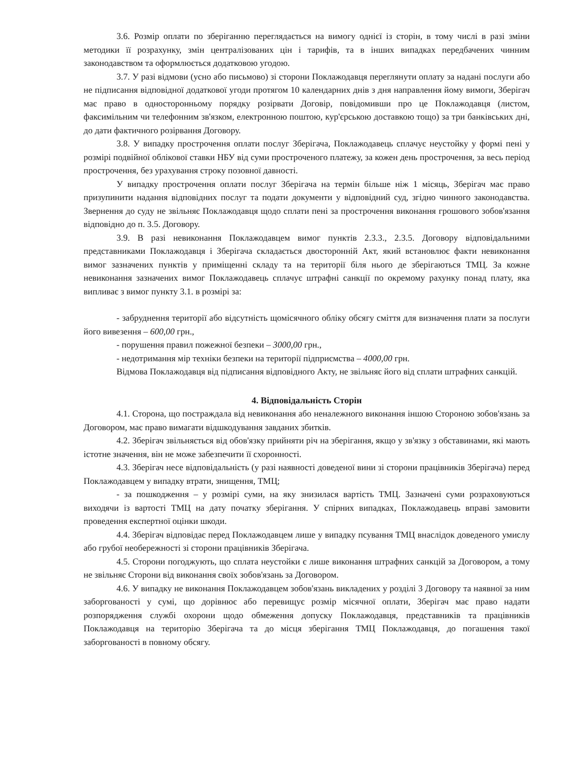3.6. Розмір оплати по зберіганню переглядається на вимогу однієї із сторін, в тому числі в разі зміни методики її розрахунку, змін централізованих цін і тарифів, та в інших випадках передбачених чинним законодавством та оформлюється додатковою угодою.
3.7. У разі відмови (усно або письмово) зі сторони Поклажодавця переглянути оплату за надані послуги або не підписання відповідної додаткової угоди протягом 10 календарних днів з дня направлення йому вимоги, Зберігач має право в односторонньому порядку розірвати Договір, повідомивши про це Поклажодавця (листом, факсимільним чи телефонним зв'язком, електронною поштою, кур'єрською доставкою тощо) за три банківських дні, до дати фактичного розірвання Договору.
3.8. У випадку прострочення оплати послуг Зберігача, Поклажодавець сплачує неустойку у формі пені у розмірі подвійної облікової ставки НБУ від суми простроченого платежу, за кожен день прострочення, за весь період прострочення, без урахування строку позовної давності.
У випадку прострочення оплати послуг Зберігача на термін більше ніж 1 місяць, Зберігач має право призупинити надання відповідних послуг та подати документи у відповідний суд, згідно чинного законодавства. Звернення до суду не звільняє Поклажодавця щодо сплати пені за прострочення виконання грошового зобов'язання відповідно до п. 3.5. Договору.
3.9. В разі невиконання Поклажодавцем вимог пунктів 2.3.3., 2.3.5. Договору відповідальними представниками Поклажодавця і Зберігача складається двосторонній Акт, який встановлює факти невиконання вимог зазначених пунктів у приміщенні складу та на території біля нього де зберігаються ТМЦ. За кожне невиконання зазначених вимог Поклажодавець сплачує штрафні санкції по окремому рахунку понад плату, яка випливає з вимог пункту 3.1. в розмірі за:
- забруднення території або відсутність щомісячного обліку обсягу сміття для визначення плати за послуги його вивезення – 600,00 грн.,
- порушення правил пожежної безпеки – 3000,00 грн.,
- недотримання мір техніки безпеки на території підприємства – 4000,00 грн.
Відмова Поклажодавця від підписання відповідного Акту, не звільняє його від сплати штрафних санкцій.
4. Відповідальність Сторін
4.1. Сторона, що постраждала від невиконання або неналежного виконання іншою Стороною зобов'язань за Договором, має право вимагати відшкодування завданих збитків.
4.2. Зберігач звільняється від обов'язку прийняти річ на зберігання, якщо у зв'язку з обставинами, які мають істотне значення, він не може забезпечити її схоронності.
4.3. Зберігач несе відповідальність (у разі наявності доведеної вини зі сторони працівників Зберігача) перед Поклажодавцем у випадку втрати, знищення, ТМЦ;
- за пошкодження – у розмірі суми, на яку знизилася вартість ТМЦ. Зазначені суми розраховуються виходячи із вартості ТМЦ на дату початку зберігання. У спірних випадках, Поклажодавець вправі замовити проведення експертної оцінки шкоди.
4.4. Зберігач відповідає перед Поклажодавцем лише у випадку псування ТМЦ внаслідок доведеного умислу або грубої необережності зі сторони працівників Зберігача.
4.5. Сторони погоджують, що сплата неустойки є лише виконання штрафних санкцій за Договором, а тому не звільняє Сторони від виконання своїх зобов'язань за Договором.
4.6. У випадку не виконання Поклажодавцем зобов'язань викладених у розділі 3 Договору та наявної за ним заборгованості у сумі, що дорівнює або перевищує розмір місячної оплати, Зберігач має право надати розпорядження службі охорони щодо обмеження допуску Поклажодавця, представників та працівників Поклажодавця на територію Зберігача та до місця зберігання ТМЦ Поклажодавця, до погашення такої заборгованості в повному обсягу.